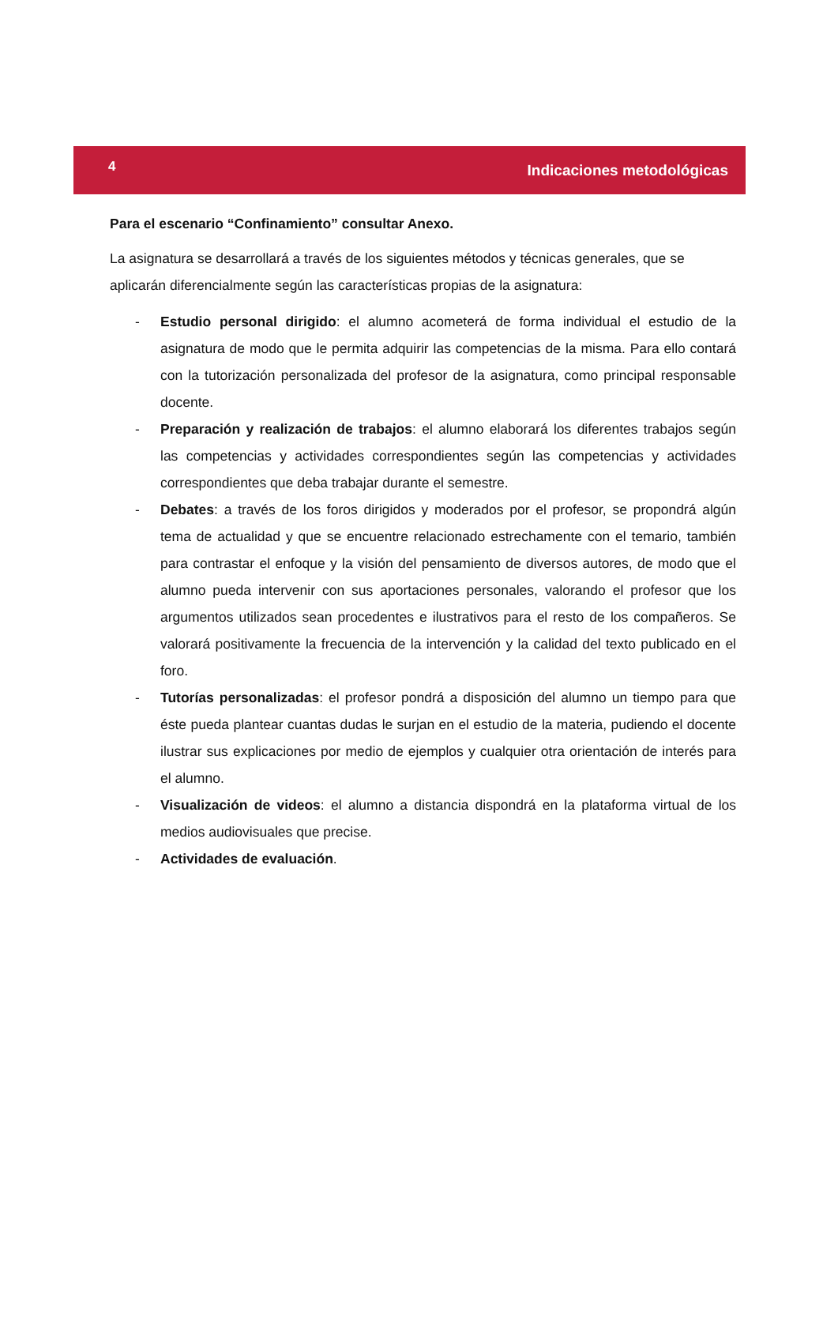4 Indicaciones metodológicas
Para el escenario “Confinamiento” consultar Anexo.
La asignatura se desarrollará a través de los siguientes métodos y técnicas generales, que se aplicarán diferencialmente según las características propias de la asignatura:
- Estudio personal dirigido: el alumno acometerá de forma individual el estudio de la asignatura de modo que le permita adquirir las competencias de la misma. Para ello contará con la tutorización personalizada del profesor de la asignatura, como principal responsable docente.
- Preparación y realización de trabajos: el alumno elaborará los diferentes trabajos según las competencias y actividades correspondientes según las competencias y actividades correspondientes que deba trabajar durante el semestre.
- Debates: a través de los foros dirigidos y moderados por el profesor, se propondrá algún tema de actualidad y que se encuentre relacionado estrechamente con el temario, también para contrastar el enfoque y la visión del pensamiento de diversos autores, de modo que el alumno pueda intervenir con sus aportaciones personales, valorando el profesor que los argumentos utilizados sean procedentes e ilustrativos para el resto de los compañeros. Se valorará positivamente la frecuencia de la intervención y la calidad del texto publicado en el foro.
- Tutorías personalizadas: el profesor pondrá a disposición del alumno un tiempo para que éste pueda plantear cuantas dudas le surjan en el estudio de la materia, pudiendo el docente ilustrar sus explicaciones por medio de ejemplos y cualquier otra orientación de interés para el alumno.
- Visualización de videos: el alumno a distancia dispondrá en la plataforma virtual de los medios audiovisuales que precise.
- Actividades de evaluación.